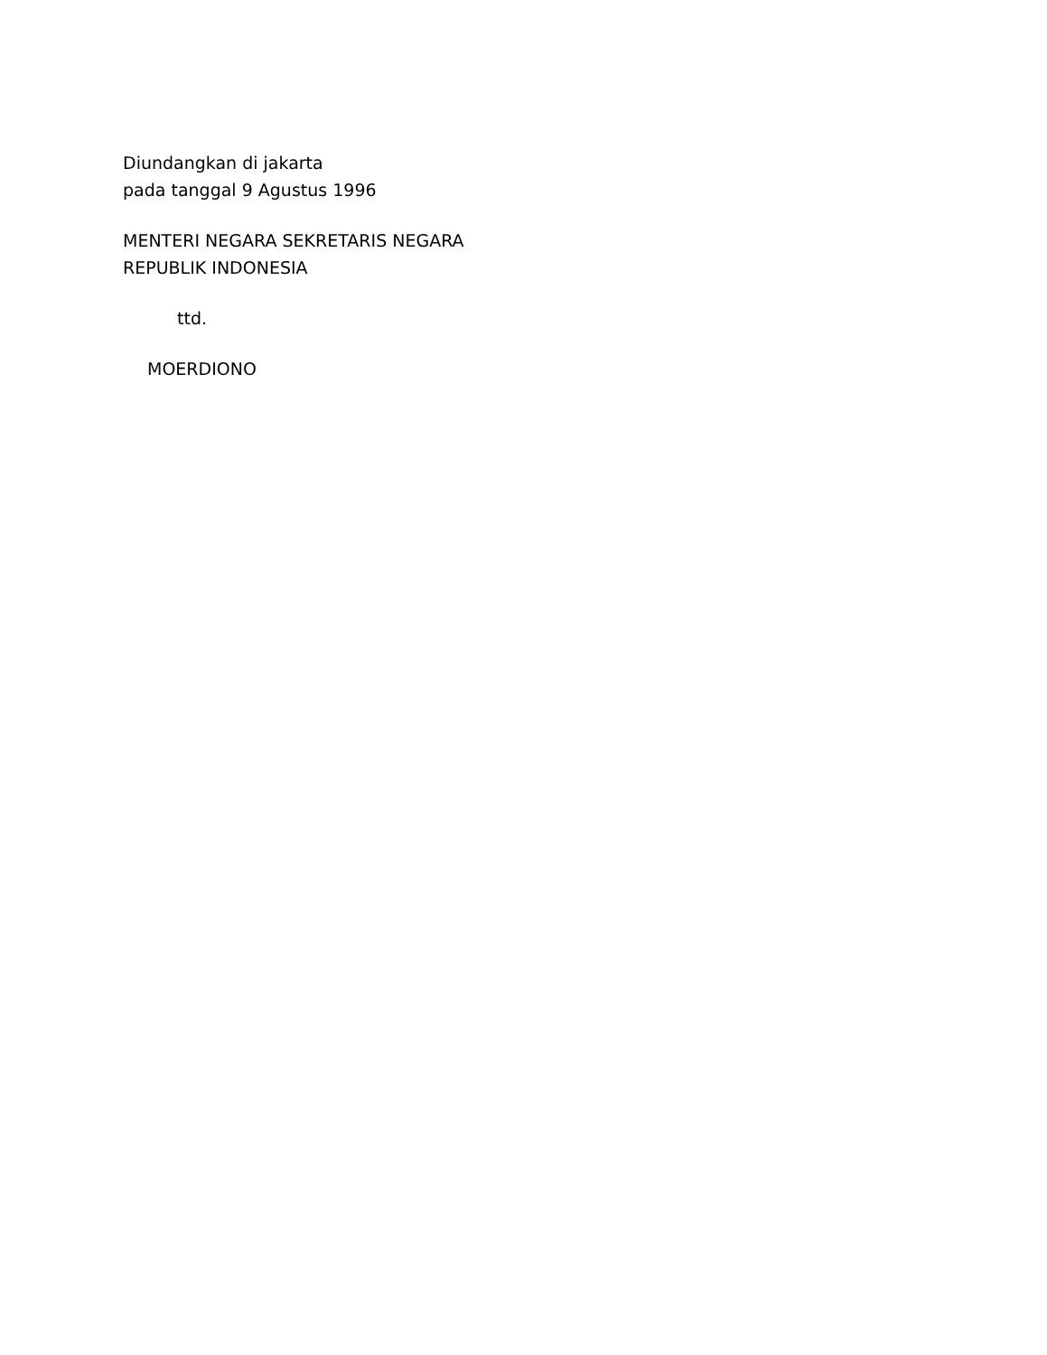Diundangkan di jakarta
pada tanggal 9 Agustus 1996
MENTERI NEGARA SEKRETARIS NEGARA
REPUBLIK INDONESIA
ttd.
MOERDIONO